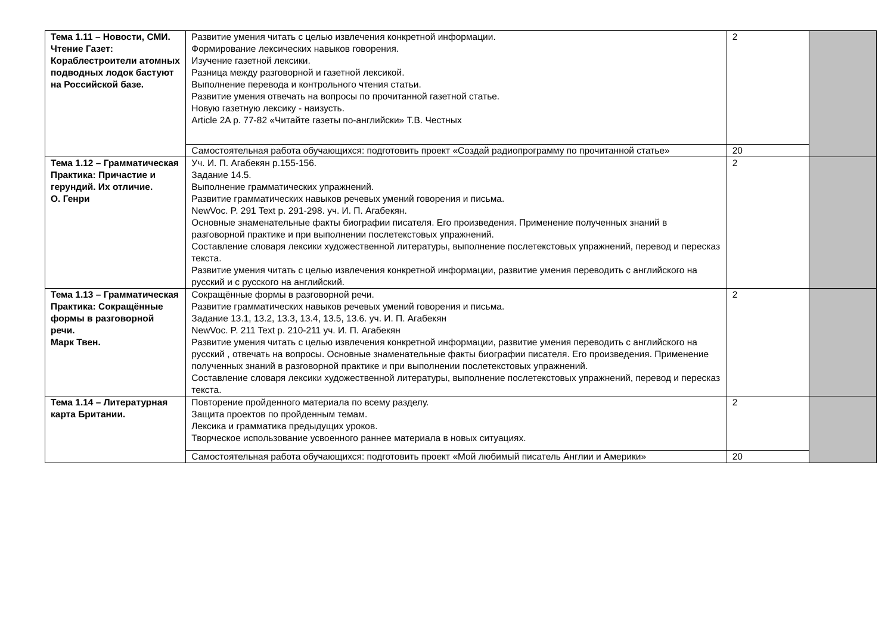| Тема 1.11 – Новости, СМИ. Чтение Газет: Кораблестроители атомных подводных лодок бастуют на Российской базе. | Развитие умения читать с целью извлечения конкретной информации. Формирование лексических навыков говорения. Изучение газетной лексики. Разница между разговорной и газетной лексикой. Выполнение перевода и контрольного чтения статьи. Развитие умения отвечать на вопросы по прочитанной газетной статье. Новую газетную лексику - наизусть. Article 2A p. 77-82 «Читайте газеты по-английски» Т.В. Честных | 2 | |
| | Самостоятельная работа обучающихся: подготовить проект «Создай радиопрограмму по прочитанной статье» | 20 | |
| Тема 1.12 – Грамматическая Практика: Причастие и герундий. Их отличие. О. Генри | Уч. И. П. Агабекян p.155-156. Задание 14.5. Выполнение грамматических упражнений. Развитие грамматических навыков речевых умений говорения и письма. NewVoc. P. 291 Text p. 291-298. уч. И. П. Агабекян. Основные знаменательные факты биографии писателя. Его произведения. Применение полученных знаний в разговорной практике и при выполнении послетекстовых упражнений. Составление словаря лексики художественной литературы, выполнение послетекстовых упражнений, перевод и пересказ текста. Развитие умения читать с целью извлечения конкретной информации, развитие умения переводить с английского на русский и с русского на английский. | 2 | |
| Тема 1.13 – Грамматическая Практика: Сокращённые формы в разговорной речи. Марк Твен. | Сокращённые формы в разговорной речи. Развитие грамматических навыков речевых умений говорения и письма. Задание 13.1, 13.2, 13.3, 13.4, 13.5, 13.6. уч. И. П. Агабекян NewVoc. P. 211 Text p. 210-211 уч. И. П. Агабекян Развитие умения читать с целью извлечения конкретной информации, развитие умения переводить с английского на русский , отвечать на вопросы. Основные знаменательные факты биографии писателя. Его произведения. Применение полученных знаний в разговорной практике и при выполнении послетекстовых упражнений. Составление словаря лексики художественной литературы, выполнение послетекстовых упражнений, перевод и пересказ текста. | 2 | |
| Тема 1.14 – Литературная карта Британии. | Повторение пройденного материала по всему разделу. Защита проектов по пройденным темам. Лексика и грамматика предыдущих уроков. Творческое использование усвоенного раннее материала в новых ситуациях. | 2 | |
| | Самостоятельная работа обучающихся: подготовить проект «Мой любимый писатель Англии и Америки» | 20 | |